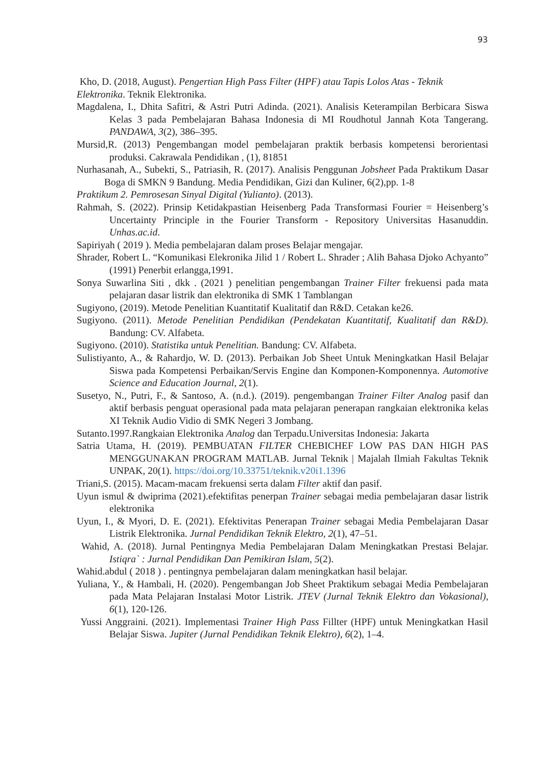93
Kho, D. (2018, August). Pengertian High Pass Filter (HPF) atau Tapis Lolos Atas - Teknik
Elektronika. Teknik Elektronika.
Magdalena, I., Dhita Safitri, & Astri Putri Adinda. (2021). Analisis Keterampilan Berbicara Siswa Kelas 3 pada Pembelajaran Bahasa Indonesia di MI Roudhotul Jannah Kota Tangerang. PANDAWA, 3(2), 386–395.
Mursid,R. (2013) Pengembangan model pembelajaran praktik berbasis kompetensi berorientasi produksi. Cakrawala Pendidikan , (1), 81851
Nurhasanah, A., Subekti, S., Patriasih, R. (2017). Analisis Penggunan Jobsheet Pada Praktikum Dasar Boga di SMKN 9 Bandung. Media Pendidikan, Gizi dan Kuliner, 6(2),pp. 1-8
Praktikum 2. Pemrosesan Sinyal Digital (Yulianto). (2013).
Rahmah, S. (2022). Prinsip Ketidakpastian Heisenberg Pada Transformasi Fourier = Heisenberg’s Uncertainty Principle in the Fourier Transform - Repository Universitas Hasanuddin. Unhas.ac.id.
Sapiriyah ( 2019 ). Media pembelajaran dalam proses Belajar mengajar.
Shrader, Robert L. “Komunikasi Elekronika Jilid 1 / Robert L. Shrader ; Alih Bahasa Djoko Achyanto” (1991) Penerbit erlangga,1991.
Sonya Suwarlina Siti , dkk . (2021 ) penelitian pengembangan Trainer Filter frekuensi pada mata pelajaran dasar listrik dan elektronika di SMK 1 Tamblangan
Sugiyono, (2019). Metode Penelitian Kuantitatif Kualitatif dan R&D. Cetakan ke26.
Sugiyono. (2011). Metode Penelitian Pendidikan (Pendekatan Kuantitatif, Kualitatif dan R&D). Bandung: CV. Alfabeta.
Sugiyono. (2010). Statistika untuk Penelitian. Bandung: CV. Alfabeta.
Sulistiyanto, A., & Rahardjo, W. D. (2013). Perbaikan Job Sheet Untuk Meningkatkan Hasil Belajar Siswa pada Kompetensi Perbaikan/Servis Engine dan Komponen-Komponennya. Automotive Science and Education Journal, 2(1).
Susetyo, N., Putri, F., & Santoso, A. (n.d.). (2019). pengembangan Trainer Filter Analog pasif dan aktif berbasis penguat operasional pada mata pelajaran penerapan rangkaian elektronika kelas XI Teknik Audio Vidio di SMK Negeri 3 Jombang.
Sutanto.1997.Rangkaian Elektronika Analog dan Terpadu.Universitas Indonesia: Jakarta
Satria Utama, H. (2019). PEMBUATAN FILTER CHEBICHEF LOW PAS DAN HIGH PAS MENGGUNAKAN PROGRAM MATLAB. Jurnal Teknik | Majalah Ilmiah Fakultas Teknik UNPAK, 20(1). https://doi.org/10.33751/teknik.v20i1.1396
Triani,S. (2015). Macam-macam frekuensi serta dalam Filter aktif dan pasif.
Uyun ismul & dwiprima (2021).efektifitas penerpan Trainer sebagai media pembelajaran dasar listrik elektronika
Uyun, I., & Myori, D. E. (2021). Efektivitas Penerapan Trainer sebagai Media Pembelajaran Dasar Listrik Elektronika. Jurnal Pendidikan Teknik Elektro, 2(1), 47–51.
Wahid, A. (2018). Jurnal Pentingnya Media Pembelajaran Dalam Meningkatkan Prestasi Belajar. Istiqra` : Jurnal Pendidikan Dan Pemikiran Islam, 5(2).
Wahid.abdul ( 2018 ) . pentingnya pembelajaran dalam meningkatkan hasil belajar.
Yuliana, Y., & Hambali, H. (2020). Pengembangan Job Sheet Praktikum sebagai Media Pembelajaran pada Mata Pelajaran Instalasi Motor Listrik. JTEV (Jurnal Teknik Elektro dan Vokasional), 6(1), 120-126.
Yussi Anggraini. (2021). Implementasi Trainer High Pass Fillter (HPF) untuk Meningkatkan Hasil Belajar Siswa. Jupiter (Jurnal Pendidikan Teknik Elektro), 6(2), 1–4.